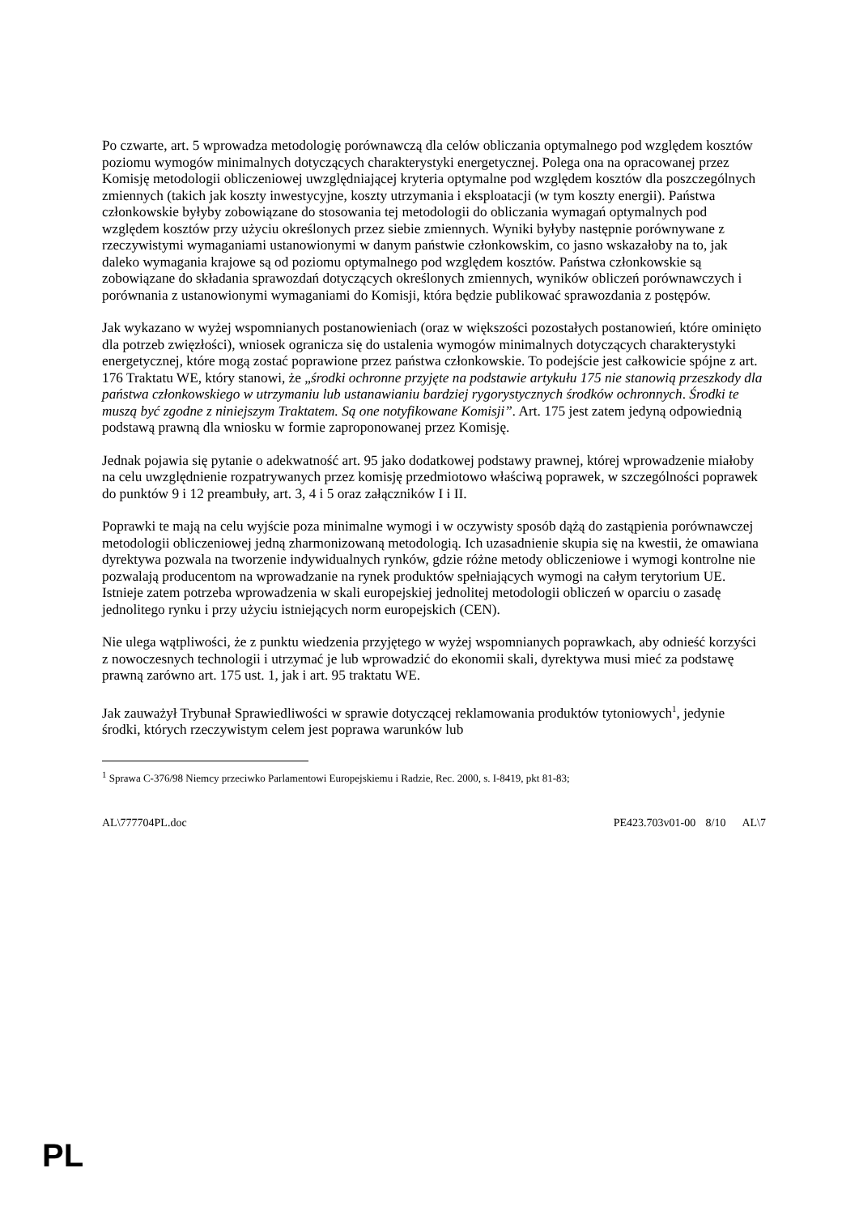Po czwarte, art. 5 wprowadza metodologię porównawczą dla celów obliczania optymalnego pod względem kosztów poziomu wymogów minimalnych dotyczących charakterystyki energetycznej. Polega ona na opracowanej przez Komisję metodologii obliczeniowej uwzględniającej kryteria optymalne pod względem kosztów dla poszczególnych zmiennych (takich jak koszty inwestycyjne, koszty utrzymania i eksploatacji (w tym koszty energii). Państwa członkowskie byłyby zobowiązane do stosowania tej metodologii do obliczania wymagań optymalnych pod względem kosztów przy użyciu określonych przez siebie zmiennych. Wyniki byłyby następnie porównywane z rzeczywistymi wymaganiami ustanowionymi w danym państwie członkowskim, co jasno wskazałoby na to, jak daleko wymagania krajowe są od poziomu optymalnego pod względem kosztów. Państwa członkowskie są zobowiązane do składania sprawozdań dotyczących określonych zmiennych, wyników obliczeń porównawczych i porównania z ustanowionymi wymaganiami do Komisji, która będzie publikować sprawozdania z postępów.
Jak wykazano w wyżej wspomnianych postanowieniach (oraz w większości pozostałych postanowień, które ominięto dla potrzeb zwięzłości), wniosek ogranicza się do ustalenia wymogów minimalnych dotyczących charakterystyki energetycznej, które mogą zostać poprawione przez państwa członkowskie. To podejście jest całkowicie spójne z art. 176 Traktatu WE, który stanowi, że „środki ochronne przyjęte na podstawie artykułu 175 nie stanowią przeszkody dla państwa członkowskiego w utrzymaniu lub ustanawianiu bardziej rygorystycznych środków ochronnych. Środki te muszą być zgodne z niniejszym Traktatem. Są one notyfikowane Komisji”. Art. 175 jest zatem jedyną odpowiednią podstawą prawną dla wniosku w formie zaproponowanej przez Komisję.
Jednak pojawia się pytanie o adekwatność art. 95 jako dodatkowej podstawy prawnej, której wprowadzenie miałoby na celu uwzględnienie rozpatrywanych przez komisję przedmiotowo właściwą poprawek, w szczególności poprawek do punktów 9 i 12 preambuły, art. 3, 4 i 5 oraz załączników I i II.
Poprawki te mają na celu wyjście poza minimalne wymogi i w oczywisty sposób dążą do zastąpienia porównawczej metodologii obliczeniowej jedną zharmonizowaną metodologią. Ich uzasadnienie skupia się na kwestii, że omawiana dyrektywa pozwala na tworzenie indywidualnych rynków, gdzie różne metody obliczeniowe i wymogi kontrolne nie pozwalają producentom na wprowadzanie na rynek produktów spełniających wymogi na całym terytorium UE. Istnieje zatem potrzeba wprowadzenia w skali europejskiej jednolitej metodologii obliczeń w oparciu o zasadę jednolitego rynku i przy użyciu istniejących norm europejskich (CEN).
Nie ulega wątpliwości, że z punktu wiedzenia przyjętego w wyżej wspomnianych poprawkach, aby odnieść korzyści z nowoczesnych technologii i utrzymać je lub wprowadzić do ekonomii skali, dyrektywa musi mieć za podstawę prawną zarówno art. 175 ust. 1, jak i art. 95 traktatu WE.
Jak zauważył Trybunał Sprawiedliwości w sprawie dotyczącej reklamowania produktów tytoniowych<sup>1</sup>, jedynie środki, których rzeczywistym celem jest poprawa warunków lub
<sup>1</sup> Sprawa C-376/98 Niemcy przeciwko Parlamentowi Europejskiemu i Radzie, Rec. 2000, s. I-8419, pkt 81-83;
AL\777704PL.doc PE423.703v01-00 8/10 AL\7
PL